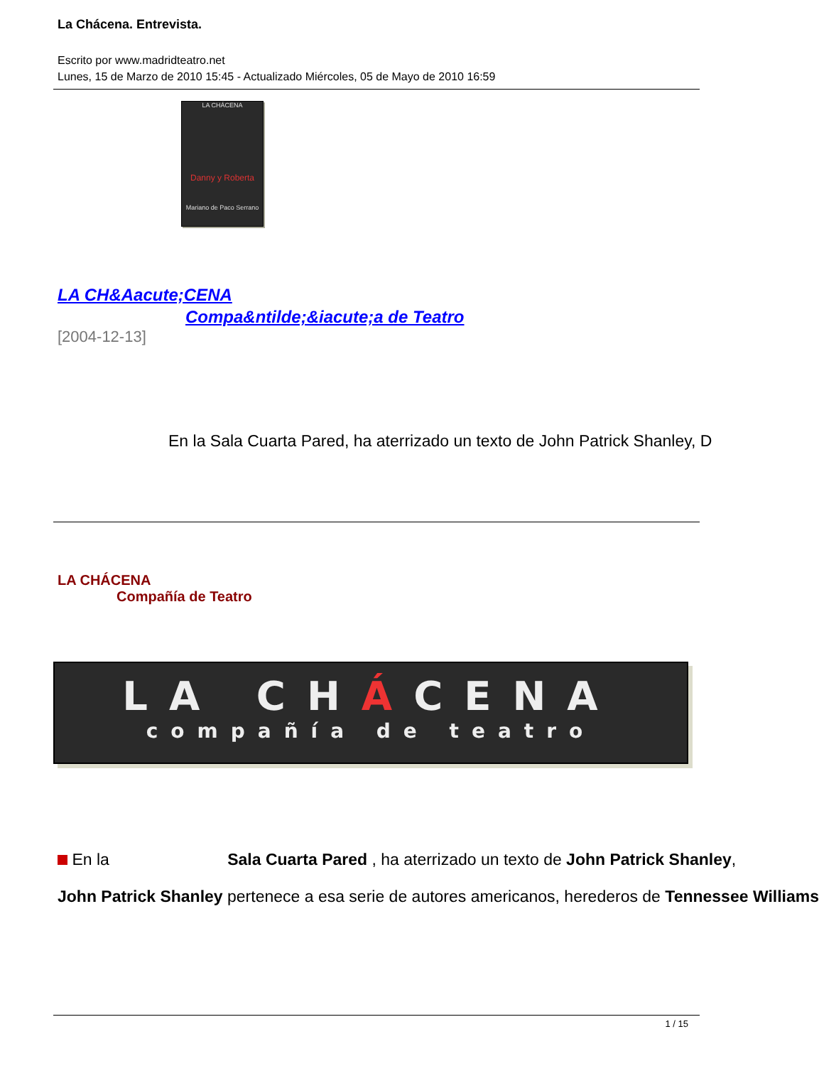La Chácena. Entrevista.
Escrito por www.madridteatro.net
Lunes, 15 de Marzo de 2010 15:45 - Actualizado Miércoles, 05 de Mayo de 2010 16:59
LA CHÁCENA
Danny y Roberta
Mariano de Paco Serrano
LA CH&Aacute;CENA
Compa&ntilde;&iacute;a de Teatro
[2004-12-13]
En la Sala Cuarta Pared, ha aterrizado un texto de John Patrick Shanley, D
LA CHÁCENA
Compañía de Teatro
LA CHÁCENA
compañía de teatro
En la Sala Cuarta Pared , ha aterrizado un texto de John Patrick Shanley,
John Patrick Shanley pertenece a esa serie de autores americanos, herederos de Tennessee Williams
1 / 15